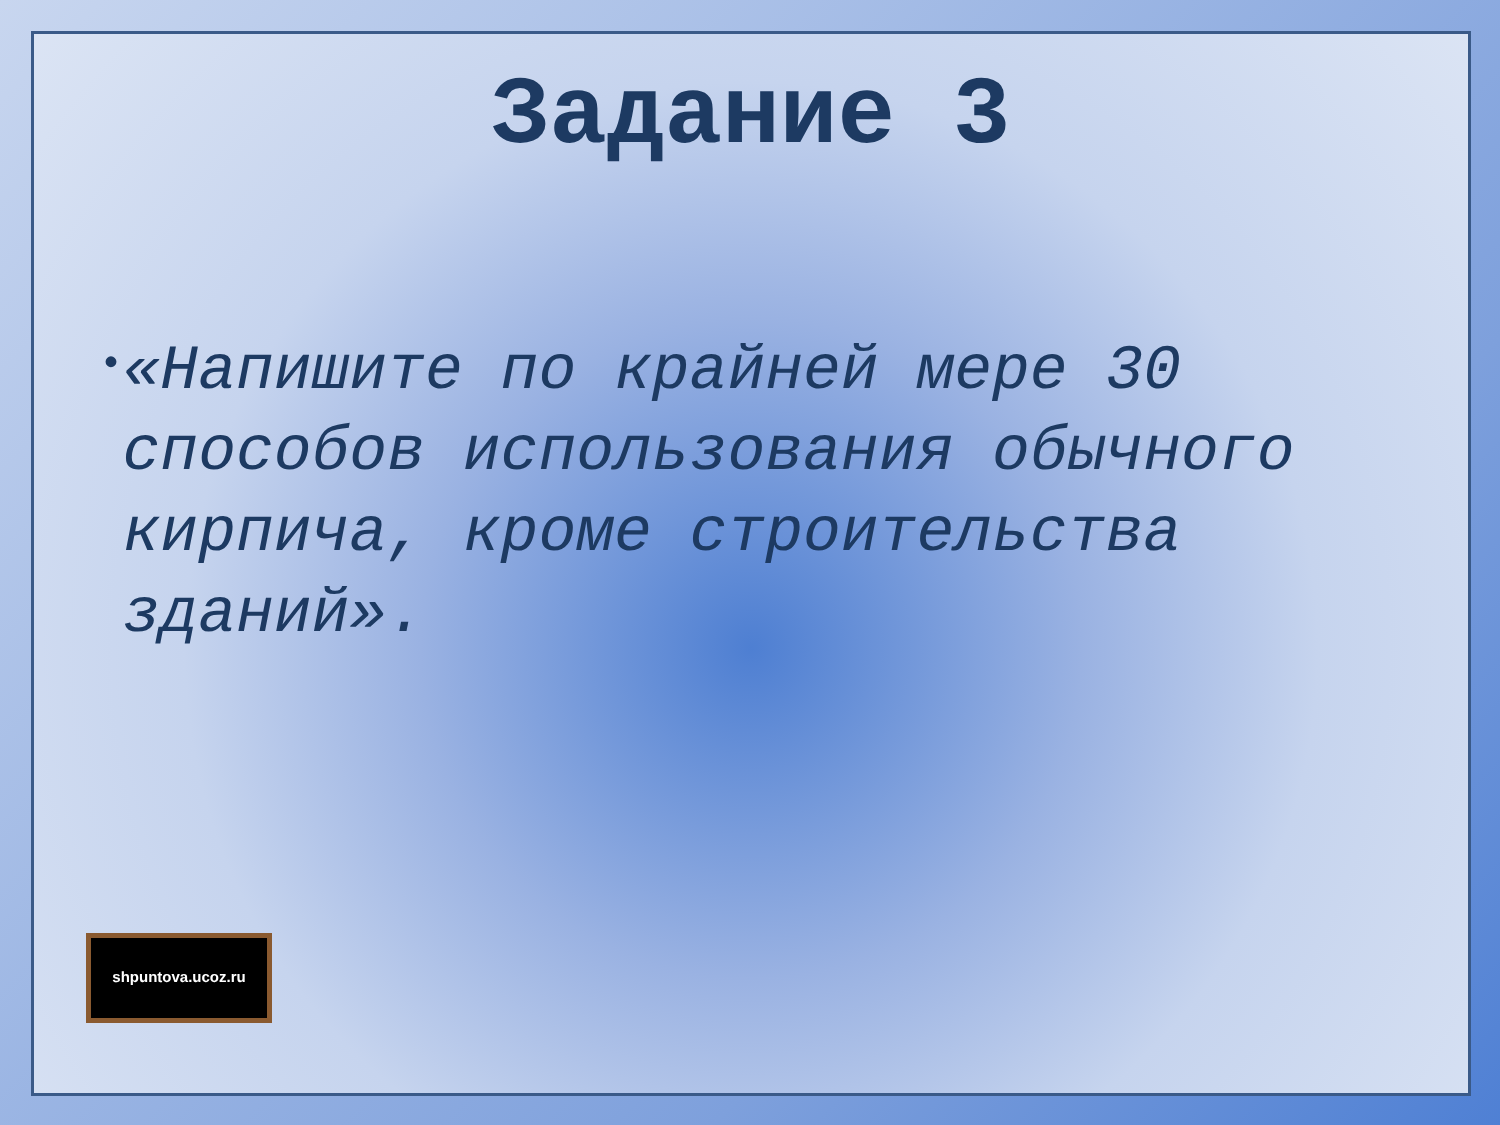Задание 3
•
«Напишите по крайней мере 30 способов использования обычного кирпича, кроме строительства зданий».
shpuntova.ucoz.ru